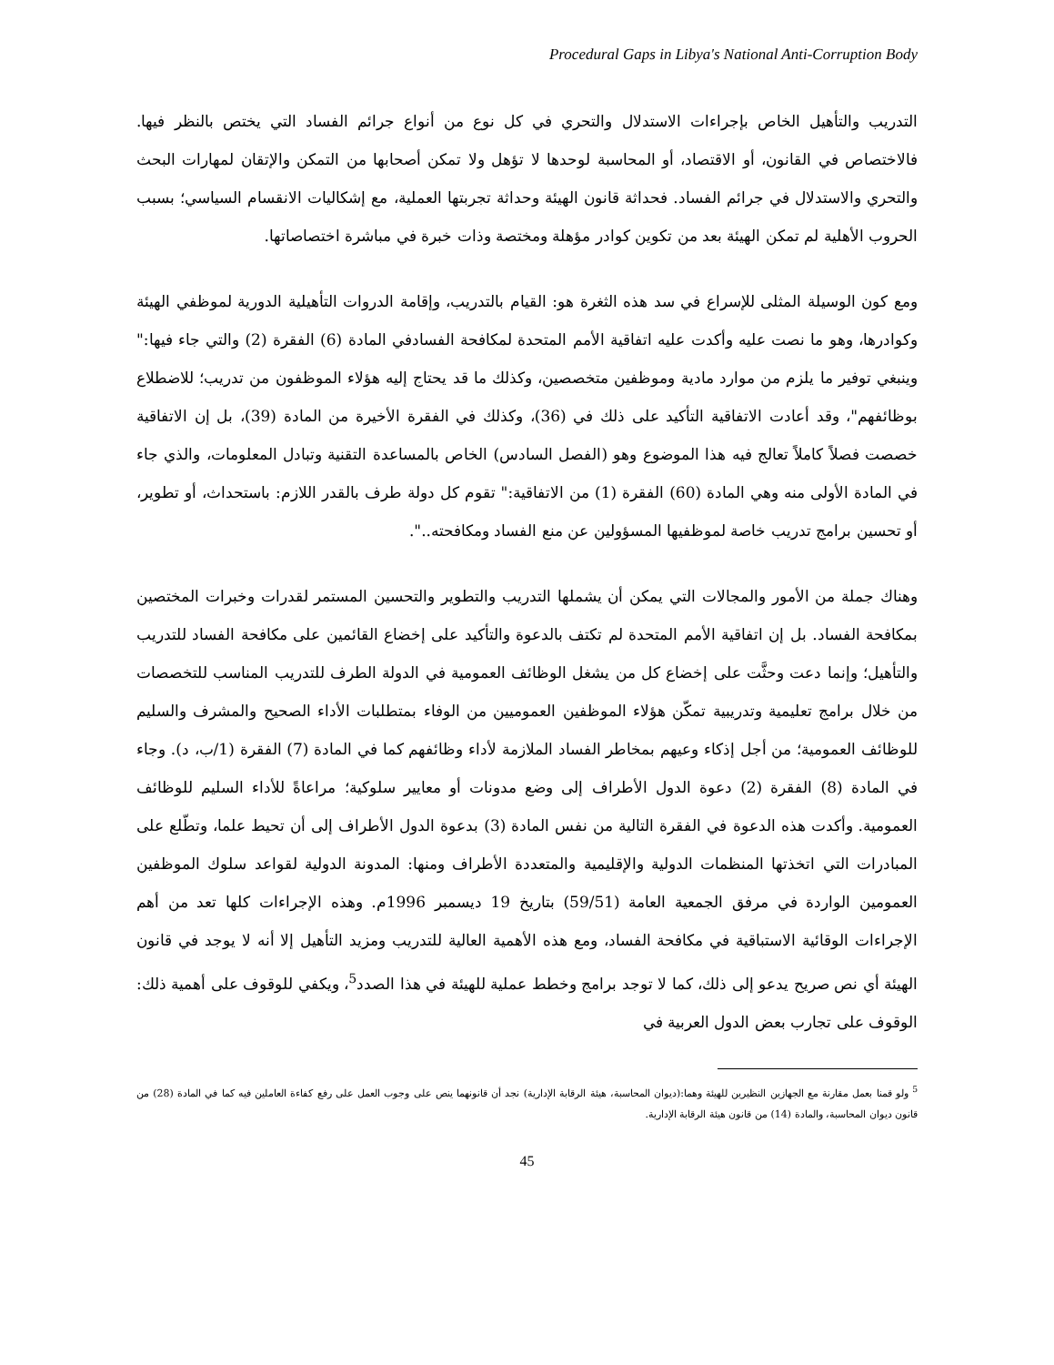Procedural Gaps in Libya's National Anti-Corruption Body
التدريب والتأهيل الخاص بإجراءات الاستدلال والتحري في كل نوع من أنواع جرائم الفساد التي يختص بالنظر فيها. فالاختصاص في القانون، أو الاقتصاد، أو المحاسبة لوحدها لا تؤهل ولا تمكن أصحابها من التمكن والإتقان لمهارات البحث والتحري والاستدلال في جرائم الفساد. فحداثة قانون الهيئة وحداثة تجربتها العملية، مع إشكاليات الانقسام السياسي؛ بسبب الحروب الأهلية لم تمكن الهيئة بعد من تكوين كوادر مؤهلة ومختصة وذات خبرة في مباشرة اختصاصاتها.
ومع كون الوسيلة المثلى للإسراع في سد هذه الثغرة هو: القيام بالتدريب، وإقامة الدروات التأهيلية الدورية لموظفي الهيئة وكوادرها، وهو ما نصت عليه وأكدت عليه اتفاقية الأمم المتحدة لمكافحة الفسادفي المادة (6) الفقرة (2) والتي جاء فيها:" وينبغي توفير ما يلزم من موارد مادية وموظفين متخصصين، وكذلك ما قد يحتاج إليه هؤلاء الموظفون من تدريب؛ للاضطلاع بوظائفهم"، وقد أعادت الاتفاقية التأكيد على ذلك في (36)، وكذلك في الفقرة الأخيرة من المادة (39)، بل إن الاتفاقية خصصت فصلاً كاملاً تعالج فيه هذا الموضوع وهو (الفصل السادس) الخاص بالمساعدة التقنية وتبادل المعلومات، والذي جاء في المادة الأولى منه وهي المادة (60) الفقرة (1) من الاتفاقية:" تقوم كل دولة طرف بالقدر اللازم: باستحداث، أو تطوير، أو تحسين برامج تدريب خاصة لموظفيها المسؤولين عن منع الفساد ومكافحته..".
وهناك جملة من الأمور والمجالات التي يمكن أن يشملها التدريب والتطوير والتحسين المستمر لقدرات وخبرات المختصين بمكافحة الفساد. بل إن اتفاقية الأمم المتحدة لم تكتف بالدعوة والتأكيد على إخضاع القائمين على مكافحة الفساد للتدريب والتأهيل؛ وإنما دعت وحثَّت على إخضاع كل من يشغل الوظائف العمومية في الدولة الطرف للتدريب المناسب للتخصصات من خلال برامج تعليمية وتدريبية تمكّن هؤلاء الموظفين العموميين من الوفاء بمتطلبات الأداء الصحيح والمشرف والسليم للوظائف العمومية؛ من أجل إذكاء وعيهم بمخاطر الفساد الملازمة لأداء وظائفهم كما في المادة (7) الفقرة (1/ب، د). وجاء في المادة (8) الفقرة (2) دعوة الدول الأطراف إلى وضع مدونات أو معايير سلوكية؛ مراعاةً للأداء السليم للوظائف العمومية. وأكدت هذه الدعوة في الفقرة التالية من نفس المادة (3) بدعوة الدول الأطراف إلى أن تحيط علما، وتطّلع على المبادرات التي اتخذتها المنظمات الدولية والإقليمية والمتعددة الأطراف ومنها: المدونة الدولية لقواعد سلوك الموظفين العمومين الواردة في مرفق الجمعية العامة (59/51) بتاريخ 19 ديسمبر 1996م. وهذه الإجراءات كلها تعد من أهم الإجراءات الوقائية الاستباقية في مكافحة الفساد، ومع هذه الأهمية العالية للتدريب ومزيد التأهيل إلا أنه لا يوجد في قانون الهيئة أي نص صريح يدعو إلى ذلك، كما لا توجد برامج وخطط عملية للهيئة في هذا الصدد<sup>5</sup>، ويكفي للوقوف على أهمية ذلك: الوقوف على تجارب بعض الدول العربية في
<sup>5</sup> ولو قمنا بعمل مقارنة مع الجهازين النظيرين للهيئة وهما:(ديوان المحاسبة، هيئة الرقابة الإدارية) نجد أن قانونهما ينص على وجوب العمل على رفع كفاءة العاملين فيه كما في المادة (28) من قانون ديوان المحاسبة، والمادة (14) من قانون هيئة الرقابة الإدارية.
45